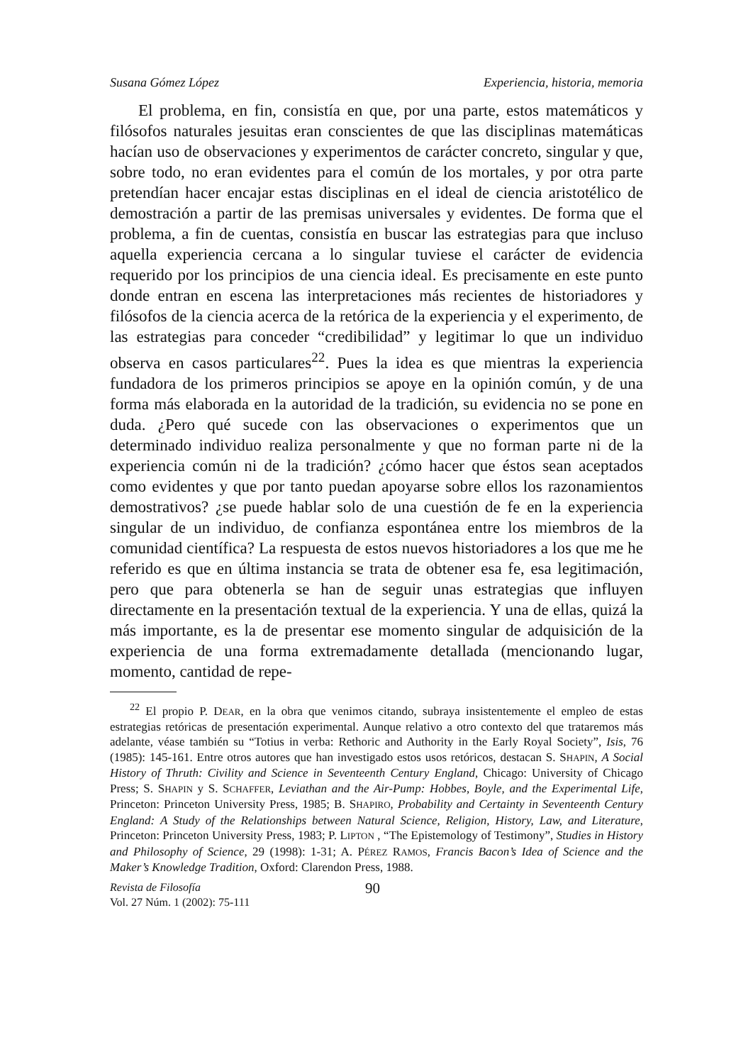Susana Gómez López Experiencia, historia, memoria
El problema, en fin, consistía en que, por una parte, estos matemáticos y filósofos naturales jesuitas eran conscientes de que las disciplinas matemáticas hacían uso de observaciones y experimentos de carácter concreto, singular y que, sobre todo, no eran evidentes para el común de los mortales, y por otra parte pretendían hacer encajar estas disciplinas en el ideal de ciencia aristotélico de demostración a partir de las premisas universales y evidentes. De forma que el problema, a fin de cuentas, consistía en buscar las estrategias para que incluso aquella experiencia cercana a lo singular tuviese el carácter de evidencia requerido por los principios de una ciencia ideal. Es precisamente en este punto donde entran en escena las interpretaciones más recientes de historiadores y filósofos de la ciencia acerca de la retórica de la experiencia y el experimento, de las estrategias para conceder “credibilidad” y legitimar lo que un individuo observa en casos particulares<sup>22</sup>. Pues la idea es que mientras la experiencia fundadora de los primeros principios se apoye en la opinión común, y de una forma más elaborada en la autoridad de la tradición, su evidencia no se pone en duda. ¿Pero qué sucede con las observaciones o experimentos que un determinado individuo realiza personalmente y que no forman parte ni de la experiencia común ni de la tradición? ¿cómo hacer que éstos sean aceptados como evidentes y que por tanto puedan apoyarse sobre ellos los razonamientos demostrativos? ¿se puede hablar solo de una cuestión de fe en la experiencia singular de un individuo, de confianza espontánea entre los miembros de la comunidad científica? La respuesta de estos nuevos historiadores a los que me he referido es que en última instancia se trata de obtener esa fe, esa legitimación, pero que para obtenerla se han de seguir unas estrategias que influyen directamente en la presentación textual de la experiencia. Y una de ellas, quizá la más importante, es la de presentar ese momento singular de adquisición de la experiencia de una forma extremadamente detallada (mencionando lugar, momento, cantidad de repe-
<sup>22</sup> El propio P. DEAR, en la obra que venimos citando, subraya insistentemente el empleo de estas estrategias retóricas de presentación experimental. Aunque relativo a otro contexto del que trataremos más adelante, véase también su “Totius in verba: Rethoric and Authority in the Early Royal Society”, Isis, 76 (1985): 145-161. Entre otros autores que han investigado estos usos retóricos, destacan S. SHAPIN, A Social History of Thruth: Civility and Science in Seventeenth Century England, Chicago: University of Chicago Press; S. SHAPIN y S. SCHAFFER, Leviathan and the Air-Pump: Hobbes, Boyle, and the Experimental Life, Princeton: Princeton University Press, 1985; B. SHAPIRO, Probability and Certainty in Seventeenth Century England: A Study of the Relationships between Natural Science, Religion, History, Law, and Literature, Princeton: Princeton University Press, 1983; P. LIPTON , “The Epistemology of Testimony”, Studies in History and Philosophy of Science, 29 (1998): 1-31; A. PÉREZ RAMOS, Francis Bacon’s Idea of Science and the Maker’s Knowledge Tradition, Oxford: Clarendon Press, 1988.
Revista de Filosofía
Vol. 27 Núm. 1 (2002): 75-111
90